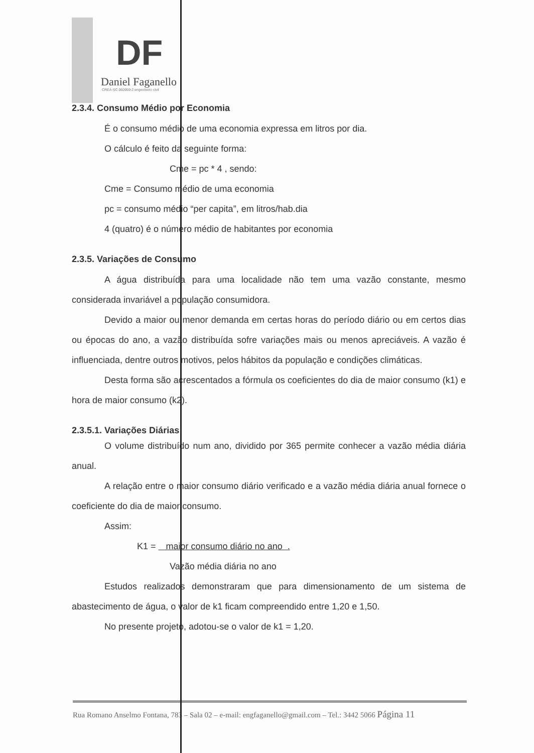DF
Daniel Faganello
CREA-SC 060959-2 engenheiro civil
2.3.4. Consumo Médio por Economia
É o consumo médio de uma economia expressa em litros por dia.
O cálculo é feito da seguinte forma:
Cme = pc * 4 , sendo:
Cme = Consumo médio de uma economia
pc = consumo médio “per capita”, em litros/hab.dia
4 (quatro) é o número médio de habitantes por economia
2.3.5. Variações de Consumo
A água distribuída para uma localidade não tem uma vazão constante, mesmo considerada invariável a população consumidora.
Devido a maior ou menor demanda em certas horas do período diário ou em certos dias ou épocas do ano, a vazão distribuída sofre variações mais ou menos apreciáveis. A vazão é influenciada, dentre outros motivos, pelos hábitos da população e condições climáticas.
Desta forma são acrescentados a fórmula os coeficientes do dia de maior consumo (k1) e hora de maior consumo (k2).
2.3.5.1. Variações Diárias
O volume distribuído num ano, dividido por 365 permite conhecer a vazão média diária anual.
A relação entre o maior consumo diário verificado e a vazão média diária anual fornece o coeficiente do dia de maior consumo.
Assim:
K1 = maior consumo diário no ano .
Vazão média diária no ano
Estudos realizados demonstraram que para dimensionamento de um sistema de abastecimento de água, o valor de k1 ficam compreendido entre 1,20 e 1,50.
No presente projeto, adotou-se o valor de k1 = 1,20.
Rua Romano Anselmo Fontana, 783 – Sala 02 – e-mail: engfaganello@gmail.com – Tel.: 3442 5066 Página 11